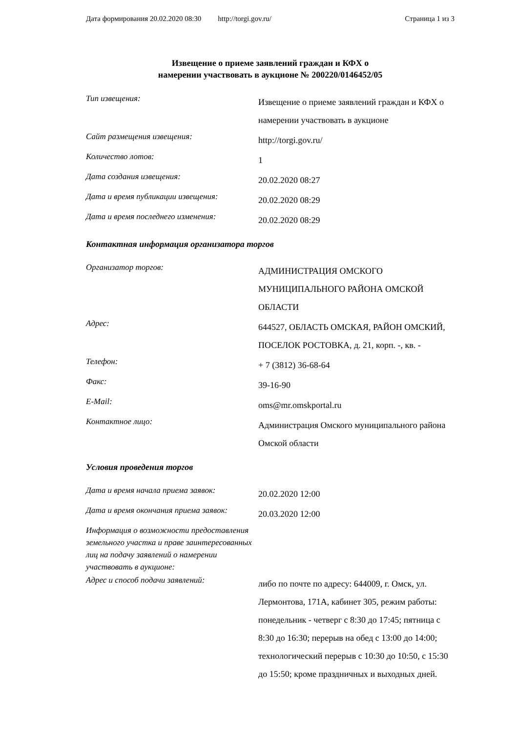Дата формирования 20.02.2020 08:30 http://torgi.gov.ru/ Страница 1 из 3
Извещение о приеме заявлений граждан и КФХ о
намерении участвовать в аукционе № 200220/0146452/05
| Тип извещения: | Извещение о приеме заявлений граждан и КФХ о намерении участвовать в аукционе |
| Сайт размещения извещения: | http://torgi.gov.ru/ |
| Количество лотов: | 1 |
| Дата создания извещения: | 20.02.2020 08:27 |
| Дата и время публикации извещения: | 20.02.2020 08:29 |
| Дата и время последнего изменения: | 20.02.2020 08:29 |
Контактная информация организатора торгов
| Организатор торгов: | АДМИНИСТРАЦИЯ ОМСКОГО МУНИЦИПАЛЬНОГО РАЙОНА ОМСКОЙ ОБЛАСТИ |
| Адрес: | 644527, ОБЛАСТЬ ОМСКАЯ, РАЙОН ОМСКИЙ, ПОСЕЛОК РОСТОВКА, д. 21, корп. -, кв. - |
| Телефон: | + 7 (3812) 36-68-64 |
| Факс: | 39-16-90 |
| E-Mail: | oms@mr.omskportal.ru |
| Контактное лицо: | Администрация Омского муниципального района Омской области |
Условия проведения торгов
| Дата и время начала приема заявок: | 20.02.2020 12:00 |
| Дата и время окончания приема заявок: | 20.03.2020 12:00 |
| Информация о возможности предоставления земельного участка и праве заинтересованных лиц на подачу заявлений о намерении участвовать в аукционе: | |
| Адрес и способ подачи заявлений: | либо по почте по адресу: 644009, г. Омск, ул. Лермонтова, 171А, кабинет 305, режим работы: понедельник - четверг с 8:30 до 17:45; пятница с 8:30 до 16:30; перерыв на обед с 13:00 до 14:00; технологический перерыв с 10:30 до 10:50, с 15:30 до 15:50; кроме праздничных и выходных дней. |